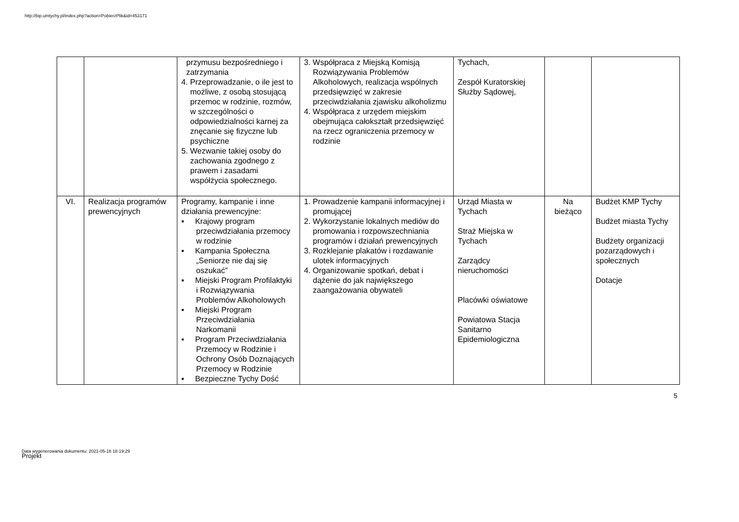http://bip.umtychy.pl/index.php?action=PobierzPlik&id=453171
| | | przymusu bezpośredniego i zatrzymania 4. Przeprowadzanie, o ile jest to możliwe, z osobą stosującą przemoc w rodzinie, rozmów, w szczególności o odpowiedzialności karnej za znęcanie się fizyczne lub psychiczne 5. Wezwanie takiej osoby do zachowania zgodnego z prawem i zasadami współżycia społecznego. | 3. Współpraca z Miejską Komisją Rozwiązywania Problemów Alkoholowych, realizacja wspólnych przedsięwzięć w zakresie przeciwdziałania zjawisku alkoholizmu 4. Współpraca z urzędem miejskim obejmująca całokształt przedsięwzięć na rzecz ograniczenia przemocy w rodzinie | Tychach, Zespół Kuratorskiej Służby Sądowej, | | |
| VI. | Realizacja programów prewencyjnych | Programy, kampanie i inne działania prewencyjne: ▪ Krajowy program przeciwdziałania przemocy w rodzinie ▪ Kampania Społeczna „Seniorze nie daj się oszukać” ▪ Miejski Program Profilaktyki i Rozwiązywania Problemów Alkoholowych ▪ Miejski Program Przeciwdziałania Narkomanii ▪ Program Przeciwdziałania Przemocy w Rodzinie i Ochrony Osób Doznających Przemocy w Rodzinie ▪ Bezpieczne Tychy Dość | 1. Prowadzenie kampanii informacyjnej i promującej 2. Wykorzystanie lokalnych mediów do promowania i rozpowszechniania programów i działań prewencyjnych 3. Rozklejanie plakatów i rozdawanie ulotek informacyjnych 4. Organizowanie spotkań, debat i dążenie do jak największego zaangażowania obywateli | Urząd Miasta w Tychach Straż Miejska w Tychach Zarządcy nieruchomości Placówki oświatowe Powiatowa Stacja Sanitarno Epidemiologiczna | Na bieżąco | Budżet KMP Tychy Budżet miasta Tychy Budżety organizacji pozarządowych i społecznych Dotacje |
5
Data wygenerowania dokumentu: 2021-05-16 18:19:29
Projekt